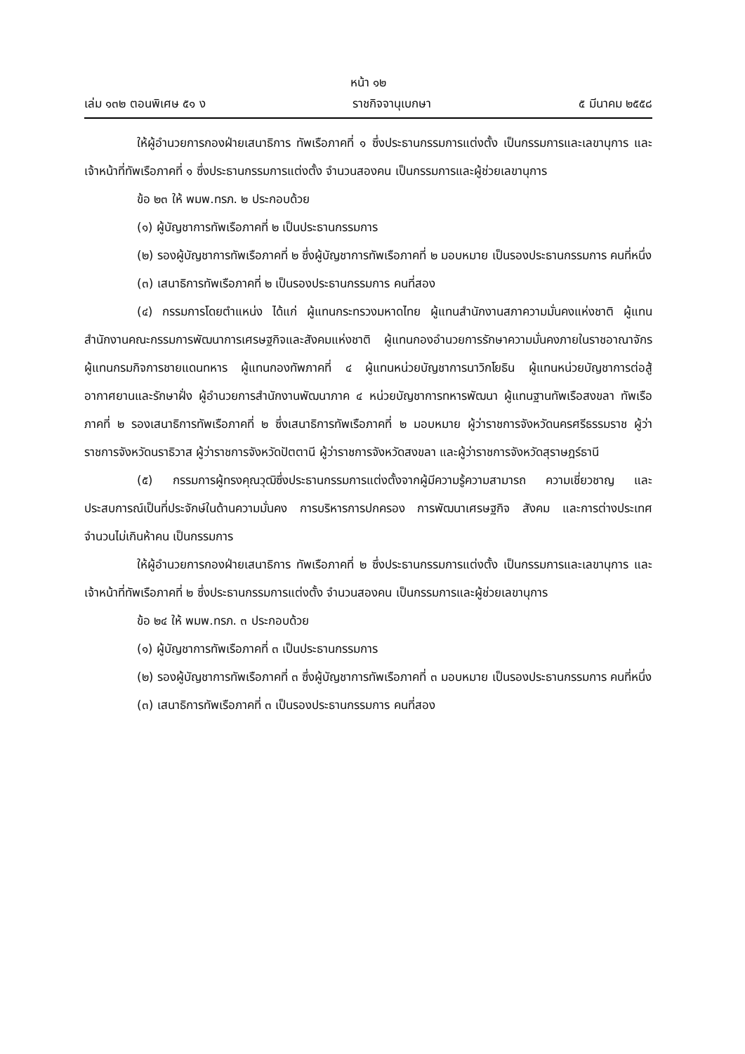หน้า ๑๒
เล่ม ๑๓๒ ตอนพิเศษ ๕๑ ง ราชกิจจานุเบกษา ๕ มีนาคม ๒๕๕๘
ให้ผู้อำนวยการกองฝ่ายเสนาธิการ ทัพเรือภาคที่ ๑ ซึ่งประธานกรรมการแต่งตั้ง เป็นกรรมการและเลขานุการ และเจ้าหน้าที่ทัพเรือภาคที่ ๑ ซึ่งประธานกรรมการแต่งตั้ง จำนวนสองคน เป็นกรรมการและผู้ช่วยเลขานุการ
ข้อ ๒๓ ให้ พมพ.ทรภ. ๒ ประกอบด้วย
(๑) ผู้บัญชาการทัพเรือภาคที่ ๒ เป็นประธานกรรมการ
(๒) รองผู้บัญชาการทัพเรือภาคที่ ๒ ซึ่งผู้บัญชาการทัพเรือภาคที่ ๒ มอบหมาย เป็นรองประธานกรรมการ คนที่หนึ่ง
(๓) เสนาธิการทัพเรือภาคที่ ๒ เป็นรองประธานกรรมการ คนที่สอง
(๔) กรรมการโดยตำแหน่ง ได้แก่ ผู้แทนกระทรวงมหาดไทย ผู้แทนสำนักงานสภาความมั่นคงแห่งชาติ ผู้แทนสำนักงานคณะกรรมการพัฒนาการเศรษฐกิจและสังคมแห่งชาติ ผู้แทนกองอำนวยการรักษาความมั่นคงภายในราชอาณาจักร ผู้แทนกรมกิจการชายแดนทหาร ผู้แทนกองทัพภาคที่ ๔ ผู้แทนหน่วยบัญชาการนาวิกโยธิน ผู้แทนหน่วยบัญชาการต่อสู้อากาศยานและรักษาฝั่ง ผู้อำนวยการสำนักงานพัฒนาภาค ๔ หน่วยบัญชาการทหารพัฒนา ผู้แทนฐานทัพเรือสงขลา ทัพเรือภาคที่ ๒ รองเสนาธิการทัพเรือภาคที่ ๒ ซึ่งเสนาธิการทัพเรือภาคที่ ๒ มอบหมาย ผู้ว่าราชการจังหวัดนครศรีธรรมราช ผู้ว่าราชการจังหวัดนราธิวาส ผู้ว่าราชการจังหวัดปัตตานี ผู้ว่าราชการจังหวัดสงขลา และผู้ว่าราชการจังหวัดสุราษฎร์ธานี
(๕) กรรมการผู้ทรงคุณวุฒิซึ่งประธานกรรมการแต่งตั้งจากผู้มีความรู้ความสามารถ ความเชี่ยวชาญ และประสบการณ์เป็นที่ประจักษ์ในด้านความมั่นคง การบริหารการปกครอง การพัฒนาเศรษฐกิจ สังคม และการต่างประเทศ จำนวนไม่เกินห้าคน เป็นกรรมการ
ให้ผู้อำนวยการกองฝ่ายเสนาธิการ ทัพเรือภาคที่ ๒ ซึ่งประธานกรรมการแต่งตั้ง เป็นกรรมการและเลขานุการ และเจ้าหน้าที่ทัพเรือภาคที่ ๒ ซึ่งประธานกรรมการแต่งตั้ง จำนวนสองคน เป็นกรรมการและผู้ช่วยเลขานุการ
ข้อ ๒๔ ให้ พมพ.ทรภ. ๓ ประกอบด้วย
(๑) ผู้บัญชาการทัพเรือภาคที่ ๓ เป็นประธานกรรมการ
(๒) รองผู้บัญชาการทัพเรือภาคที่ ๓ ซึ่งผู้บัญชาการทัพเรือภาคที่ ๓ มอบหมาย เป็นรองประธานกรรมการ คนที่หนึ่ง
(๓) เสนาธิการทัพเรือภาคที่ ๓ เป็นรองประธานกรรมการ คนที่สอง